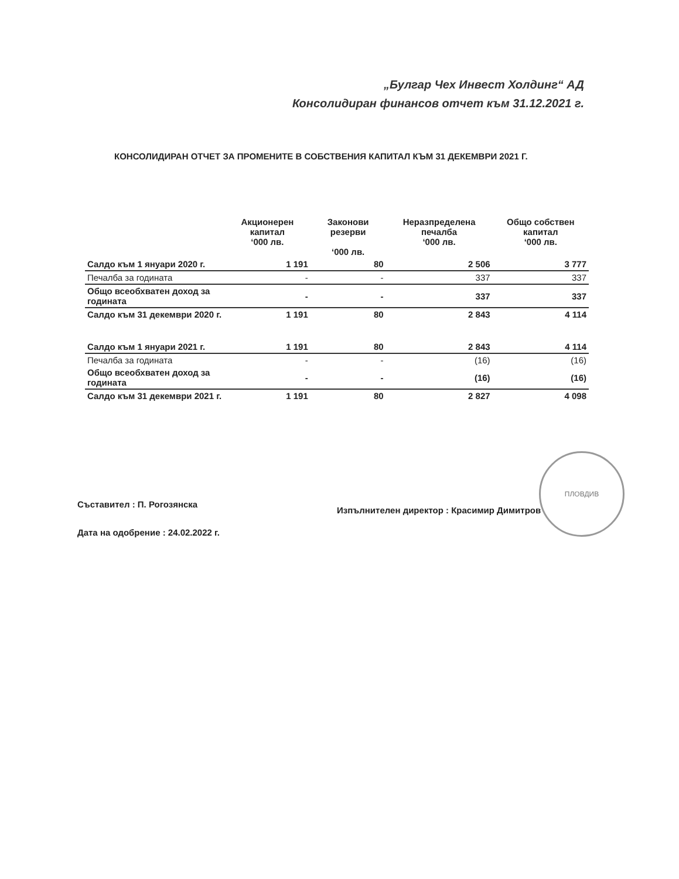„Булгар Чех Инвест Холдинг“ АД
Консолидиран финансов отчет към 31.12.2021 г.
КОНСОЛИДИРАН ОТЧЕТ ЗА ПРОМЕНИТЕ В СОБСТВЕНИЯ КАПИТАЛ КЪМ 31 ДЕКЕМВРИ 2021 Г.
| | Акционерен капитал ‘000 лв. | Законови резерви ‘000 лв. | Неразпределена печалба ‘000 лв. | Общо собствен капитал ‘000 лв. |
| --- | --- | --- | --- | --- |
| Салдо към 1 януари 2020 г. | 1 191 | 80 | 2 506 | 3 777 |
| Печалба за годината | - | - | 337 | 337 |
| Общо всеобхватен доход за годината | - | - | 337 | 337 |
| Салдо към 31 декември 2020 г. | 1 191 | 80 | 2 843 | 4 114 |
| Салдо към 1 януари 2021 г. | 1 191 | 80 | 2 843 | 4 114 |
| Печалба за годината | - | - | (16) | (16) |
| Общо всеобхватен доход за годината | - | - | (16) | (16) |
| Салдо към 31 декември 2021 г. | 1 191 | 80 | 2 827 | 4 098 |
Съставител : П. Рогозянска
Изпълнителен директор : Красимир Димитров
Дата на одобрение : 24.02.2022 г.
ПЛОВДИВ